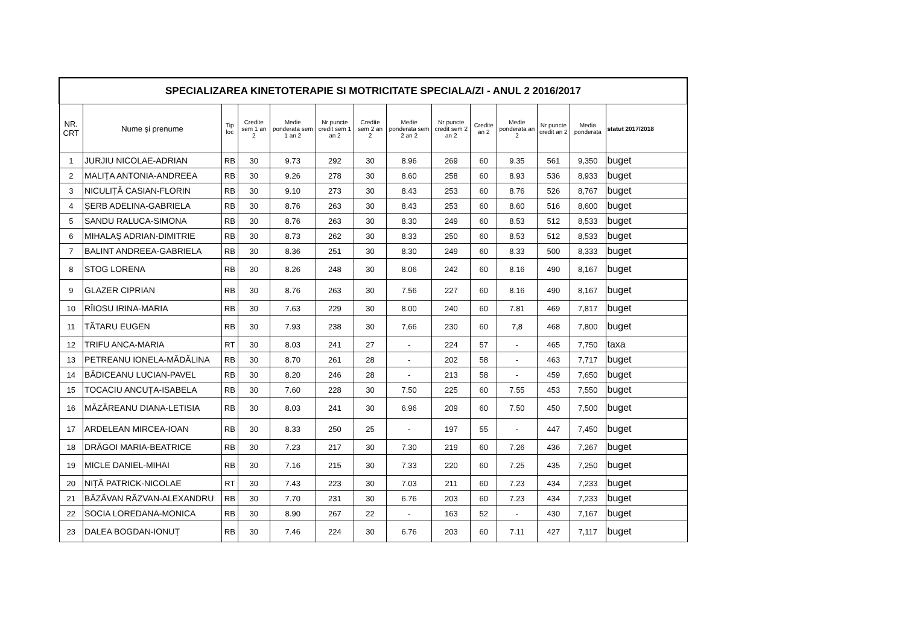| SPECIALIZAREA KINETOTERAPIE SI MOTRICITATE SPECIALA/ZI - ANUL 2 2016/2017 | | | | | | | | | | | | | |
| NR. CRT | Nume şi prenume | Tip loc | Credite sem 1 an 2 | Medie ponderata sem 1 an 2 | Nr puncte credit sem 1 an 2 | Credite sem 2 an 2 | Medie ponderata sem 2 an 2 | Nr puncte credit sem 2 an 2 | Credite an 2 | Medie ponderata an 2 | Nr puncte credit an 2 | Media ponderata | statut 2017/2018 |
| 1 | JURJIU NICOLAE-ADRIAN | RB | 30 | 9.73 | 292 | 30 | 8.96 | 269 | 60 | 9.35 | 561 | 9,350 | buget |
| 2 | MALIȚA ANTONIA-ANDREEA | RB | 30 | 9.26 | 278 | 30 | 8.60 | 258 | 60 | 8.93 | 536 | 8,933 | buget |
| 3 | NICULIȚĂ CASIAN-FLORIN | RB | 30 | 9.10 | 273 | 30 | 8.43 | 253 | 60 | 8.76 | 526 | 8,767 | buget |
| 4 | ȘERB ADELINA-GABRIELA | RB | 30 | 8.76 | 263 | 30 | 8.43 | 253 | 60 | 8.60 | 516 | 8,600 | buget |
| 5 | SANDU RALUCA-SIMONA | RB | 30 | 8.76 | 263 | 30 | 8.30 | 249 | 60 | 8.53 | 512 | 8,533 | buget |
| 6 | MIHALAȘ ADRIAN-DIMITRIE | RB | 30 | 8.73 | 262 | 30 | 8.33 | 250 | 60 | 8.53 | 512 | 8,533 | buget |
| 7 | BALINT ANDREEA-GABRIELA | RB | 30 | 8.36 | 251 | 30 | 8.30 | 249 | 60 | 8.33 | 500 | 8,333 | buget |
| 8 | STOG LORENA | RB | 30 | 8.26 | 248 | 30 | 8.06 | 242 | 60 | 8.16 | 490 | 8,167 | buget |
| 9 | GLAZER CIPRIAN | RB | 30 | 8.76 | 263 | 30 | 7.56 | 227 | 60 | 8.16 | 490 | 8,167 | buget |
| 10 | RÎIOSU IRINA-MARIA | RB | 30 | 7.63 | 229 | 30 | 8.00 | 240 | 60 | 7.81 | 469 | 7,817 | buget |
| 11 | TĂTARU EUGEN | RB | 30 | 7.93 | 238 | 30 | 7,66 | 230 | 60 | 7,8 | 468 | 7,800 | buget |
| 12 | TRIFU ANCA-MARIA | RT | 30 | 8.03 | 241 | 27 | - | 224 | 57 | - | 465 | 7,750 | taxa |
| 13 | PETREANU IONELA-MĂDĂLINA | RB | 30 | 8.70 | 261 | 28 | - | 202 | 58 | - | 463 | 7,717 | buget |
| 14 | BĂDICEANU LUCIAN-PAVEL | RB | 30 | 8.20 | 246 | 28 | - | 213 | 58 | - | 459 | 7,650 | buget |
| 15 | TOCACIU ANCUȚA-ISABELA | RB | 30 | 7.60 | 228 | 30 | 7.50 | 225 | 60 | 7.55 | 453 | 7,550 | buget |
| 16 | MĂZĂREANU DIANA-LETISIA | RB | 30 | 8.03 | 241 | 30 | 6.96 | 209 | 60 | 7.50 | 450 | 7,500 | buget |
| 17 | ARDELEAN MIRCEA-IOAN | RB | 30 | 8.33 | 250 | 25 | - | 197 | 55 | - | 447 | 7,450 | buget |
| 18 | DRĂGOI MARIA-BEATRICE | RB | 30 | 7.23 | 217 | 30 | 7.30 | 219 | 60 | 7.26 | 436 | 7,267 | buget |
| 19 | MICLE DANIEL-MIHAI | RB | 30 | 7.16 | 215 | 30 | 7.33 | 220 | 60 | 7.25 | 435 | 7,250 | buget |
| 20 | NIȚĂ PATRICK-NICOLAE | RT | 30 | 7.43 | 223 | 30 | 7.03 | 211 | 60 | 7.23 | 434 | 7,233 | buget |
| 21 | BĂZĂVAN RĂZVAN-ALEXANDRU | RB | 30 | 7.70 | 231 | 30 | 6.76 | 203 | 60 | 7.23 | 434 | 7,233 | buget |
| 22 | SOCIA LOREDANA-MONICA | RB | 30 | 8.90 | 267 | 22 | - | 163 | 52 | - | 430 | 7,167 | buget |
| 23 | DALEA BOGDAN-IONUȚ | RB | 30 | 7.46 | 224 | 30 | 6.76 | 203 | 60 | 7.11 | 427 | 7,117 | buget |